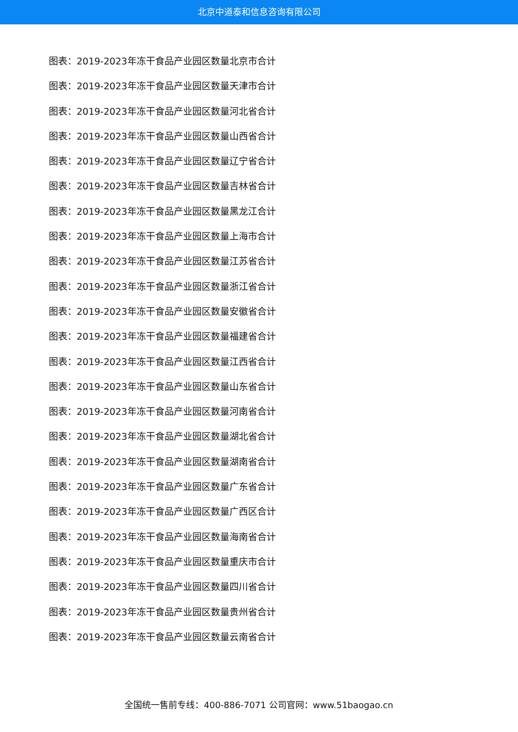北京中道泰和信息咨询有限公司
图表：2019-2023年冻干食品产业园区数量北京市合计
图表：2019-2023年冻干食品产业园区数量天津市合计
图表：2019-2023年冻干食品产业园区数量河北省合计
图表：2019-2023年冻干食品产业园区数量山西省合计
图表：2019-2023年冻干食品产业园区数量辽宁省合计
图表：2019-2023年冻干食品产业园区数量吉林省合计
图表：2019-2023年冻干食品产业园区数量黑龙江合计
图表：2019-2023年冻干食品产业园区数量上海市合计
图表：2019-2023年冻干食品产业园区数量江苏省合计
图表：2019-2023年冻干食品产业园区数量浙江省合计
图表：2019-2023年冻干食品产业园区数量安徽省合计
图表：2019-2023年冻干食品产业园区数量福建省合计
图表：2019-2023年冻干食品产业园区数量江西省合计
图表：2019-2023年冻干食品产业园区数量山东省合计
图表：2019-2023年冻干食品产业园区数量河南省合计
图表：2019-2023年冻干食品产业园区数量湖北省合计
图表：2019-2023年冻干食品产业园区数量湖南省合计
图表：2019-2023年冻干食品产业园区数量广东省合计
图表：2019-2023年冻干食品产业园区数量广西区合计
图表：2019-2023年冻干食品产业园区数量海南省合计
图表：2019-2023年冻干食品产业园区数量重庆市合计
图表：2019-2023年冻干食品产业园区数量四川省合计
图表：2019-2023年冻干食品产业园区数量贵州省合计
图表：2019-2023年冻干食品产业园区数量云南省合计
全国统一售前专线：400-886-7071 公司官网：www.51baogao.cn